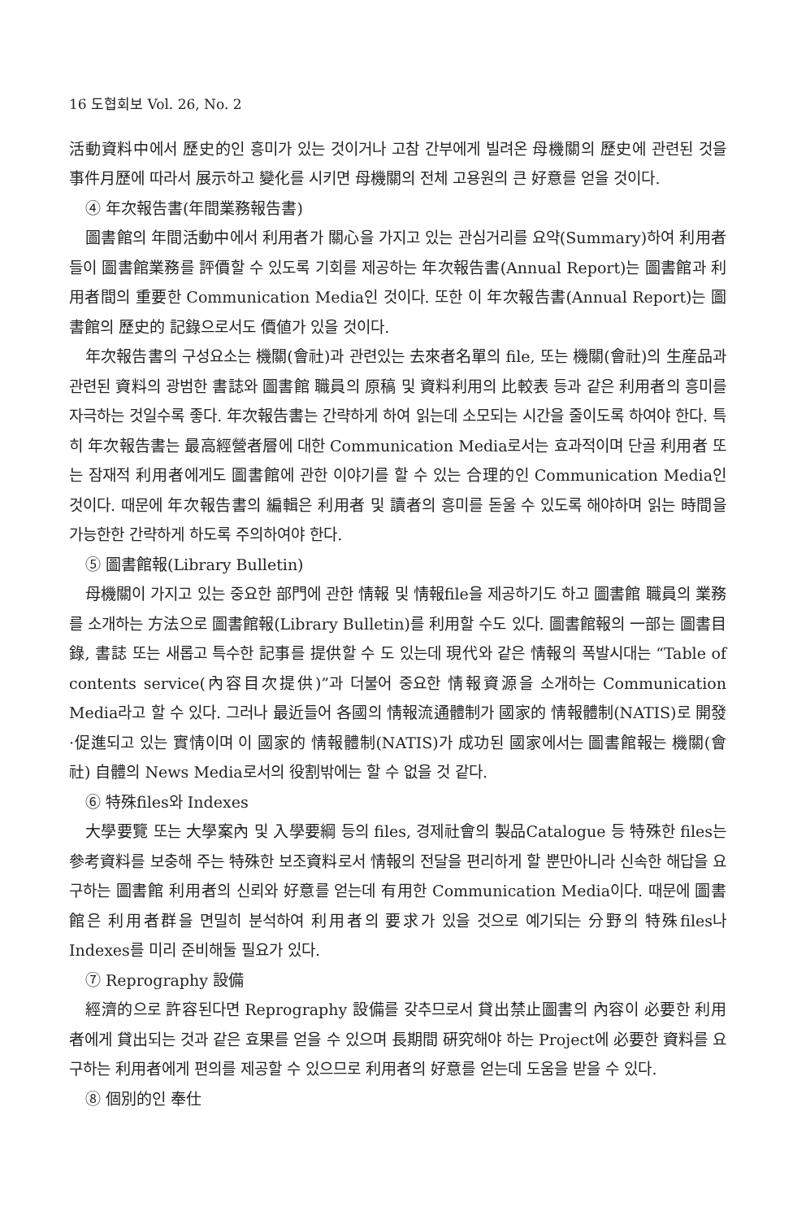16 도협회보 Vol. 26, No. 2
活動資料中에서 歷史的인 흥미가 있는 것이거나 고참 간부에게 빌려온 母機關의 歷史에 관련된 것을 事件月歷에 따라서 展示하고 變化를 시키면 母機關의 전체 고용원의 큰 好意를 얻을 것이다.
④ 年次報告書(年間業務報告書)
圖書館의 年間活動中에서 利用者가 關心을 가지고 있는 관심거리를 요약(Summary)하여 利用者들이 圖書館業務를 評價할 수 있도록 기회를 제공하는 年次報告書(Annual Report)는 圖書館과 利用者間의 重要한 Communication Media인 것이다. 또한 이 年次報告書(Annual Report)는 圖書館의 歷史的 記錄으로서도 價値가 있을 것이다.
年次報告書의 구성요소는 機關(會社)과 관련있는 去來者名單의 file, 또는 機關(會社)의 生産品과 관련된 資料의 광범한 書誌와 圖書館 職員의 原稿 및 資料利用의 比較表 등과 같은 利用者의 흥미를 자극하는 것일수록 좋다. 年次報告書는 간략하게 하여 읽는데 소모되는 시간을 줄이도록 하여야 한다. 특히 年次報告書는 最高經營者層에 대한 Communication Media로서는 효과적이며 단골 利用者 또는 잠재적 利用者에게도 圖書館에 관한 이야기를 할 수 있는 合理的인 Communication Media인 것이다. 때문에 年次報告書의 編輯은 利用者 및 讀者의 흥미를 돋울 수 있도록 해야하며 읽는 時間을 가능한한 간략하게 하도록 주의하여야 한다.
⑤ 圖書館報(Library Bulletin)
母機關이 가지고 있는 중요한 部門에 관한 情報 및 情報file을 제공하기도 하고 圖書館 職員의 業務를 소개하는 方法으로 圖書館報(Library Bulletin)를 利用할 수도 있다. 圖書館報의 一部는 圖書目錄, 書誌 또는 새롭고 특수한 記事를 提供할 수 도 있는데 現代와 같은 情報의 폭발시대는 “Table of contents service(內容目次提供)”과 더불어 중요한 情報資源을 소개하는 Communication Media라고 할 수 있다. 그러나 最近들어 各國의 情報流通體制가 國家的 情報體制(NATIS)로 開發·促進되고 있는 實情이며 이 國家的 情報體制(NATIS)가 成功된 國家에서는 圖書館報는 機關(會社) 自體의 News Media로서의 役割밖에는 할 수 없을 것 같다.
⑥ 特殊files와 Indexes
大學要覽 또는 大學案內 및 入學要綱 등의 files, 경제社會의 製品Catalogue 등 特殊한 files는 參考資料를 보충해 주는 特殊한 보조資料로서 情報의 전달을 편리하게 할 뿐만아니라 신속한 해답을 요구하는 圖書館 利用者의 신뢰와 好意를 얻는데 有用한 Communication Media이다. 때문에 圖書館은 利用者群을 면밀히 분석하여 利用者의 要求가 있을 것으로 예기되는 分野의 特殊files나 Indexes를 미리 준비해둘 필요가 있다.
⑦ Reprography 設備
經濟的으로 許容된다면 Reprography 設備를 갖추므로서 貸出禁止圖書의 內容이 必要한 利用者에게 貸出되는 것과 같은 효果를 얻을 수 있으며 長期間 硏究해야 하는 Project에 必要한 資料를 요구하는 利用者에게 편의를 제공할 수 있으므로 利用者의 好意를 얻는데 도움을 받을 수 있다.
⑧ 個別的인 奉仕